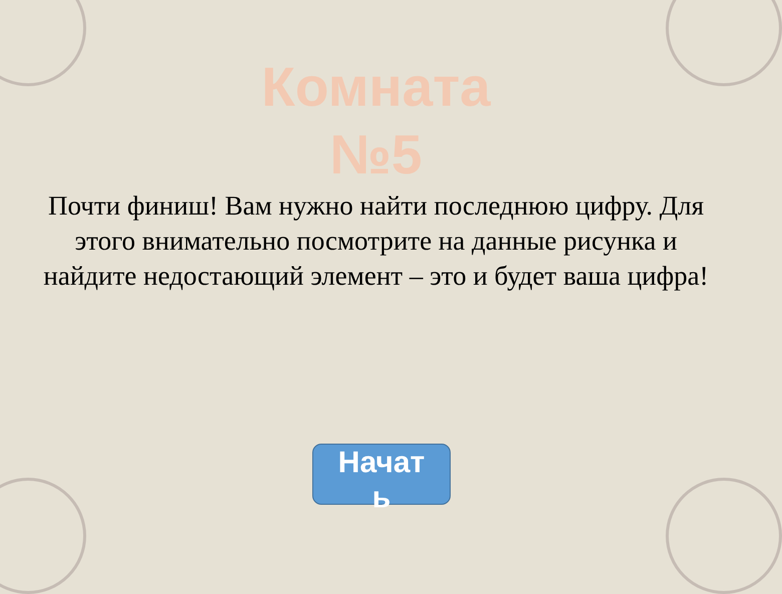Комната
№5
Почти финиш! Вам нужно найти последнюю цифру. Для этого внимательно посмотрите на данные рисунка и найдите недостающий элемент – это и будет ваша цифра!
Начат
ь